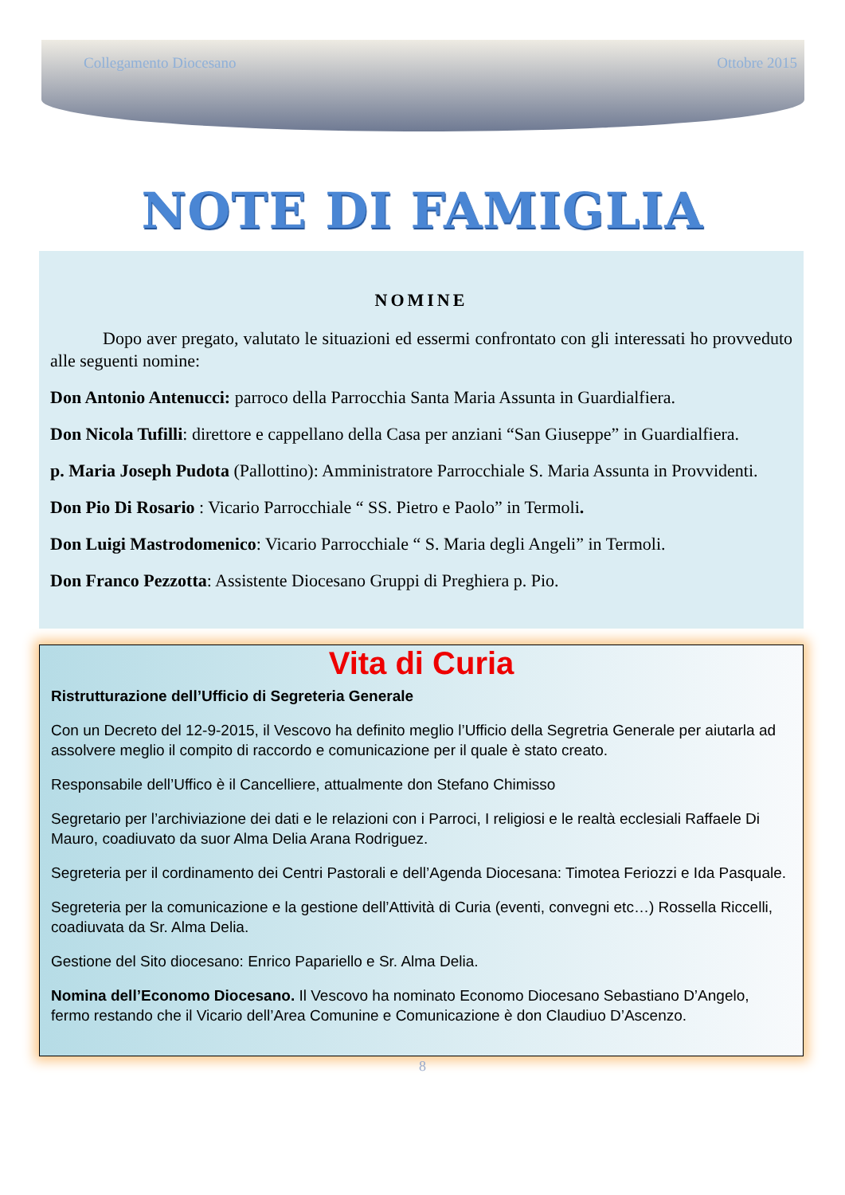Collegamento Diocesano Ottobre 2015
NOTE DI FAMIGLIA
NOMINE
   Dopo aver pregato, valutato le situazioni ed essermi confrontato con gli interessati ho provveduto alle seguenti nomine:
Don Antonio Antenucci: parroco della Parrocchia Santa Maria Assunta in Guardialfiera.
Don Nicola Tufilli: direttore e cappellano della Casa per anziani “San Giuseppe” in Guardialfiera.
p. Maria Joseph Pudota (Pallottino): Amministratore Parrocchiale S. Maria Assunta in Provvidenti.
Don Pio Di Rosario : Vicario Parrocchiale “ SS. Pietro e Paolo” in Termoli.
Don Luigi Mastrodomenico: Vicario Parrocchiale “ S. Maria degli Angeli” in Termoli.
Don Franco Pezzotta: Assistente Diocesano Gruppi di Preghiera p. Pio.
Vita di Curia
Ristrutturazione dell’Ufficio di Segreteria Generale
Con un Decreto del 12-9-2015, il Vescovo ha definito meglio l’Ufficio della Segretria Generale per aiutarla ad assolvere meglio il compito di raccordo e comunicazione per il quale è stato creato.
Responsabile dell’Uffico è il Cancelliere, attualmente don Stefano Chimisso
Segretario per l’archiviazione dei dati e le relazioni con i Parroci, I religiosi e le realtà ecclesiali Raffaele Di Mauro, coadiuvato da suor Alma Delia Arana Rodriguez.
Segreteria per il cordinamento dei Centri Pastorali e dell’Agenda Diocesana: Timotea Feriozzi e Ida Pasquale.
Segreteria per la comunicazione e la gestione dell’Attività di Curia (eventi, convegni etc…) Rossella Riccelli, coadiuvata da Sr. Alma Delia.
Gestione del Sito diocesano: Enrico Papariello e Sr. Alma Delia.
Nomina dell’Economo Diocesano. Il Vescovo ha nominato Economo Diocesano Sebastiano D’Angelo, fermo restando che il Vicario dell’Area Comunine e Comunicazione è don Claudiuo D’Ascenzo.
8